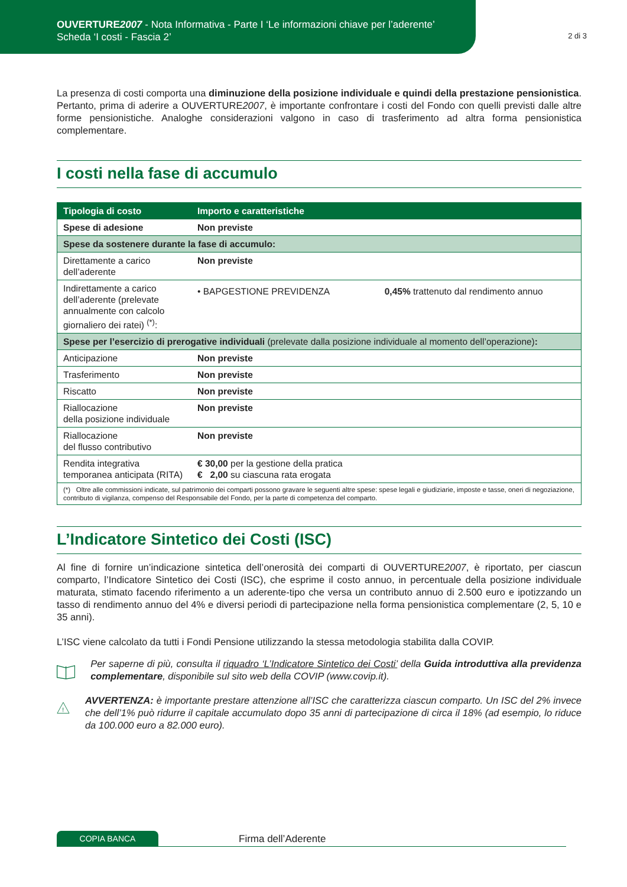OUVERTURE2007 - Nota Informativa - Parte I ‘Le informazioni chiave per l’aderente’
Scheda ‘I costi - Fascia 2’
2 di 3
La presenza di costi comporta una diminuzione della posizione individuale e quindi della prestazione pensionistica. Pertanto, prima di aderire a OUVERTURE2007, è importante confrontare i costi del Fondo con quelli previsti dalle altre forme pensionistiche. Analoghe considerazioni valgono in caso di trasferimento ad altra forma pensionistica complementare.
I costi nella fase di accumulo
| Tipologia di costo | Importo e caratteristiche | |
| --- | --- | --- |
| Spese di adesione | Non previste | |
| Spese da sostenere durante la fase di accumulo: | | |
| Direttamente a carico dell’aderente | Non previste | |
| Indirettamente a carico dell’aderente (prelevate annualmente con calcolo giornaliero dei ratei) <sup>(*)</sup>: | • BAPGESTIONE PREVIDENZA | 0,45% trattenuto dal rendimento annuo |
| Spese per l’esercizio di prerogative individuali (prelevate dalla posizione individuale al momento dell’operazione) : | | |
| Anticipazione | Non previste | |
| Trasferimento | Non previste | |
| Riscatto | Non previste | |
| Riallocazione della posizione individuale | Non previste | |
| Riallocazione del flusso contributivo | Non previste | |
| Rendita integrativa temporanea anticipata (RITA) | € 30,00 per la gestione della pratica € 2,00 su ciascuna rata erogata | |
| (*) Oltre alle commissioni indicate, sul patrimonio dei comparti possono gravare le seguenti altre spese: spese legali e giudiziarie, imposte e tasse, oneri di negoziazione, contributo di vigilanza, compenso del Responsabile del Fondo, per la parte di competenza del comparto. | | |
L’Indicatore Sintetico dei Costi (ISC)
Al fine di fornire un’indicazione sintetica dell’onerosità dei comparti di OUVERTURE2007, è riportato, per ciascun comparto, l’Indicatore Sintetico dei Costi (ISC), che esprime il costo annuo, in percentuale della posizione individuale maturata, stimato facendo riferimento a un aderente-tipo che versa un contributo annuo di 2.500 euro e ipotizzando un tasso di rendimento annuo del 4% e diversi periodi di partecipazione nella forma pensionistica complementare (2, 5, 10 e 35 anni).
L’ISC viene calcolato da tutti i Fondi Pensione utilizzando la stessa metodologia stabilita dalla COVIP.
Per saperne di più, consulta il riquadro ‘L’Indicatore Sintetico dei Costi’ della Guida introduttiva alla previdenza complementare, disponibile sul sito web della COVIP (www.covip.it).
!
AVVERTENZA: è importante prestare attenzione all’ISC che caratterizza ciascun comparto. Un ISC del 2% invece che dell’1% può ridurre il capitale accumulato dopo 35 anni di partecipazione di circa il 18% (ad esempio, lo riduce da 100.000 euro a 82.000 euro).
COPIA BANCA
Firma dell’Aderente